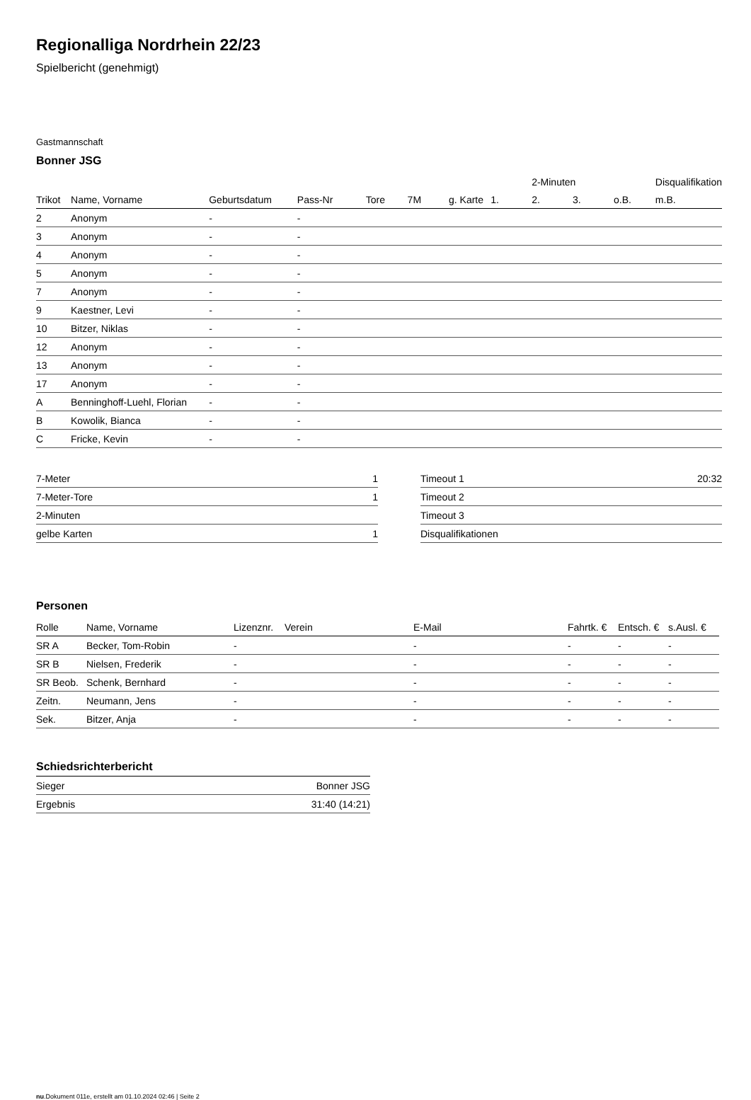Regionalliga Nordrhein 22/23
Spielbericht (genehmigt)
Gastmannschaft
Bonner JSG
| | | | | | | | | 2-Minuten | | | Disqualifikation |
| --- | --- | --- | --- | --- | --- | --- | --- | --- | --- | --- | --- |
| Trikot | Name, Vorname | Geburtsdatum | Pass-Nr | Tore | 7M | g. Karte | 1. | 2. | 3. | o.B. | m.B. |
| 2 | Anonym | - | - | | | | | | | | |
| 3 | Anonym | - | - | | | | | | | | |
| 4 | Anonym | - | - | | | | | | | | |
| 5 | Anonym | - | - | | | | | | | | |
| 7 | Anonym | - | - | | | | | | | | |
| 9 | Kaestner, Levi | - | - | | | | | | | | |
| 10 | Bitzer, Niklas | - | - | | | | | | | | |
| 12 | Anonym | - | - | | | | | | | | |
| 13 | Anonym | - | - | | | | | | | | |
| 17 | Anonym | - | - | | | | | | | | |
| A | Benninghoff-Luehl, Florian | - | - | | | | | | | | |
| B | Kowolik, Bianca | - | - | | | | | | | | |
| C | Fricke, Kevin | - | - | | | | | | | | |
| 7-Meter | 1 |
| 7-Meter-Tore | 1 |
| 2-Minuten | |
| gelbe Karten | 1 |
| Timeout 1 | 20:32 |
| Timeout 2 | |
| Timeout 3 | |
| Disqualifikationen | |
Personen
| Rolle | Name, Vorname | Lizenznr. | Verein | E-Mail | Fahrtk. € | Entsch. € | s.Ausl. € |
| --- | --- | --- | --- | --- | --- | --- | --- |
| SR A | Becker, Tom-Robin | - | | - | - | - | - |
| SR B | Nielsen, Frederik | - | | - | - | - | - |
| SR Beob. | Schenk, Bernhard | - | | - | - | - | - |
| Zeitn. | Neumann, Jens | - | | - | - | - | - |
| Sek. | Bitzer, Anja | - | | - | - | - | - |
Schiedsrichterbericht
| Sieger | Bonner JSG |
| Ergebnis | 31:40 (14:21) |
nu.Dokument 011e, erstellt am 01.10.2024 02:46 | Seite 2